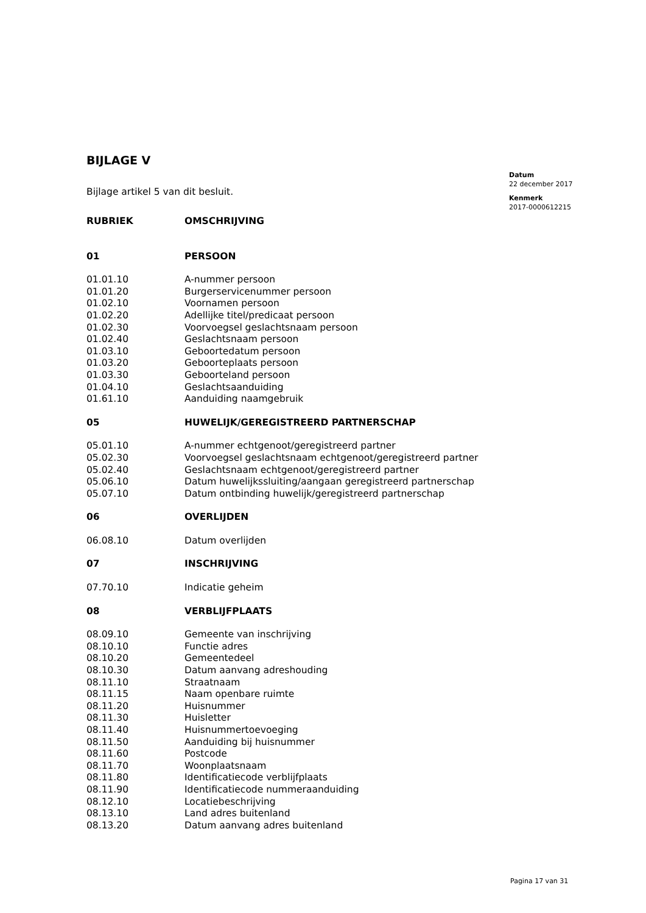BIJLAGE V
Bijlage artikel 5 van dit besluit.
| RUBRIEK | OMSCHRIJVING |
| --- | --- |
| 01 | PERSOON |
| 01.01.10 | A-nummer persoon |
| 01.01.20 | Burgerservicenummer persoon |
| 01.02.10 | Voornamen persoon |
| 01.02.20 | Adellijke titel/predicaat persoon |
| 01.02.30 | Voorvoegsel geslachtsnaam persoon |
| 01.02.40 | Geslachtsnaam persoon |
| 01.03.10 | Geboortedatum persoon |
| 01.03.20 | Geboorteplaats persoon |
| 01.03.30 | Geboorteland persoon |
| 01.04.10 | Geslachtsaanduiding |
| 01.61.10 | Aanduiding naamgebruik |
| 05 | HUWELIJK/GEREGISTREERD PARTNERSCHAP |
| 05.01.10 | A-nummer echtgenoot/geregistreerd partner |
| 05.02.30 | Voorvoegsel geslachtsnaam echtgenoot/geregistreerd partner |
| 05.02.40 | Geslachtsnaam echtgenoot/geregistreerd partner |
| 05.06.10 | Datum huwelijkssluiting/aangaan geregistreerd partnerschap |
| 05.07.10 | Datum ontbinding huwelijk/geregistreerd partnerschap |
| 06 | OVERLIJDEN |
| 06.08.10 | Datum overlijden |
| 07 | INSCHRIJVING |
| 07.70.10 | Indicatie geheim |
| 08 | VERBLIJFPLAATS |
| 08.09.10 | Gemeente van inschrijving |
| 08.10.10 | Functie adres |
| 08.10.20 | Gemeentedeel |
| 08.10.30 | Datum aanvang adreshouding |
| 08.11.10 | Straatnaam |
| 08.11.15 | Naam openbare ruimte |
| 08.11.20 | Huisnummer |
| 08.11.30 | Huisletter |
| 08.11.40 | Huisnummertoevoeging |
| 08.11.50 | Aanduiding bij huisnummer |
| 08.11.60 | Postcode |
| 08.11.70 | Woonplaatsnaam |
| 08.11.80 | Identificatiecode verblijfplaats |
| 08.11.90 | Identificatiecode nummeraanduiding |
| 08.12.10 | Locatiebeschrijving |
| 08.13.10 | Land adres buitenland |
| 08.13.20 | Datum aanvang adres buitenland |
Datum
22 december 2017
Kenmerk
2017-0000612215
Pagina 17 van 31